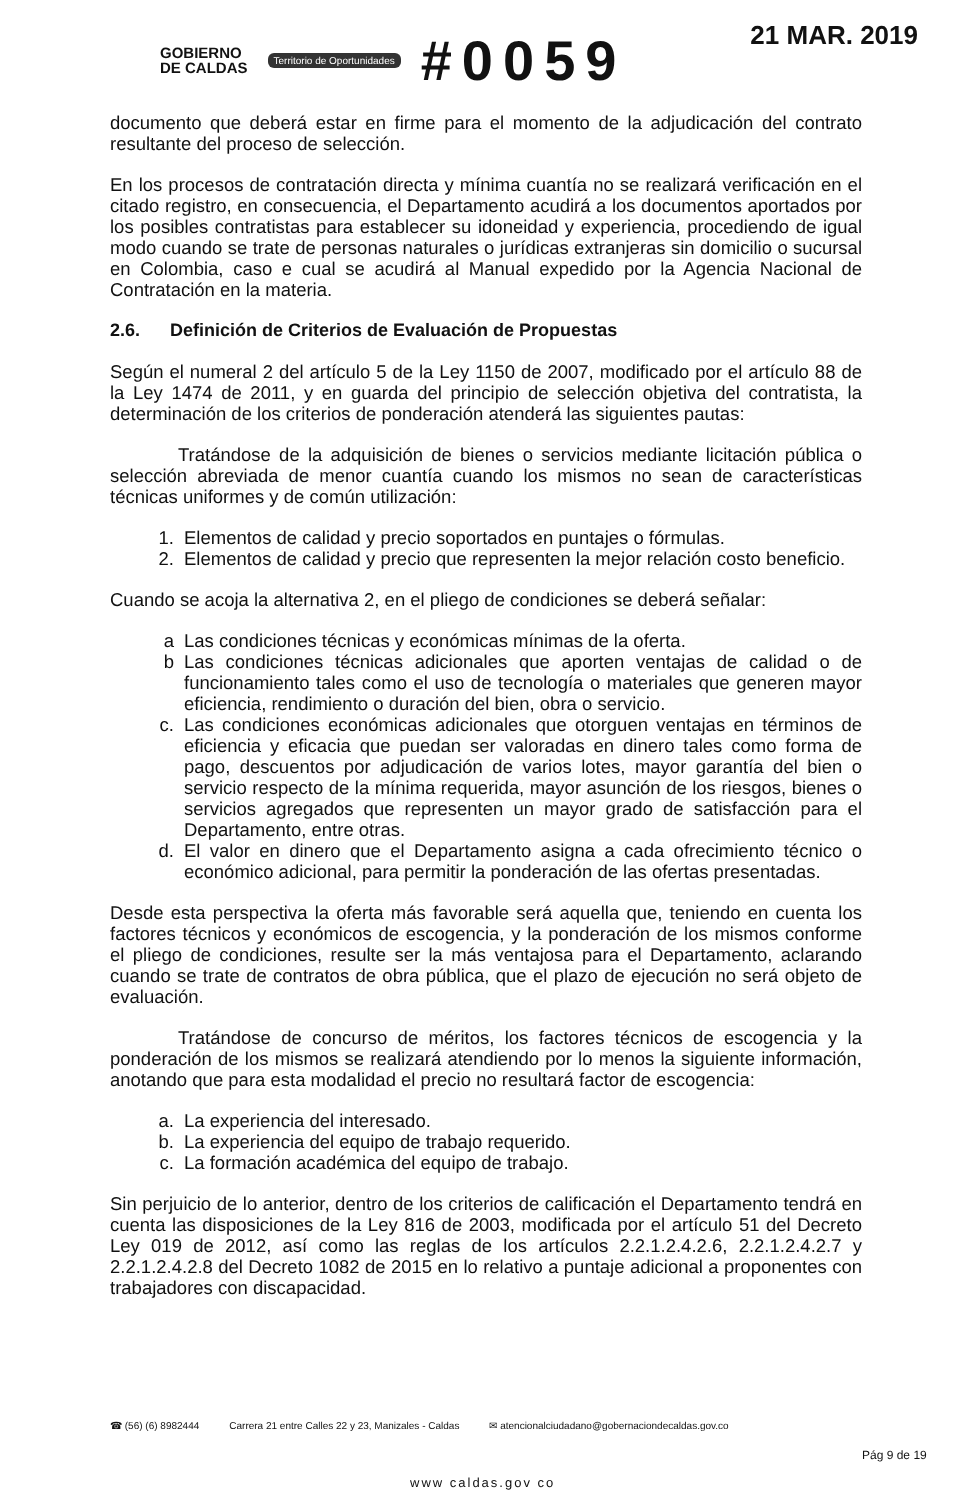GOBIERNO
DE CALDAS
Territorio de Oportunidades
#0059
21 MAR. 2019
documento que deberá estar en firme para el momento de la adjudicación del contrato resultante del proceso de selección.
En los procesos de contratación directa y mínima cuantía no se realizará verificación en el citado registro, en consecuencia, el Departamento acudirá a los documentos aportados por los posibles contratistas para establecer su idoneidad y experiencia, procediendo de igual modo cuando se trate de personas naturales o jurídicas extranjeras sin domicilio o sucursal en Colombia, caso e cual se acudirá al Manual expedido por la Agencia Nacional de Contratación en la materia.
2.6. Definición de Criterios de Evaluación de Propuestas
Según el numeral 2 del artículo 5 de la Ley 1150 de 2007, modificado por el artículo 88 de la Ley 1474 de 2011, y en guarda del principio de selección objetiva del contratista, la determinación de los criterios de ponderación atenderá las siguientes pautas:
Tratándose de la adquisición de bienes o servicios mediante licitación pública o selección abreviada de menor cuantía cuando los mismos no sean de características técnicas uniformes y de común utilización:
1. Elementos de calidad y precio soportados en puntajes o fórmulas.
2. Elementos de calidad y precio que representen la mejor relación costo beneficio.
Cuando se acoja la alternativa 2, en el pliego de condiciones se deberá señalar:
a Las condiciones técnicas y económicas mínimas de la oferta.
b Las condiciones técnicas adicionales que aporten ventajas de calidad o de funcionamiento tales como el uso de tecnología o materiales que generen mayor eficiencia, rendimiento o duración del bien, obra o servicio.
c. Las condiciones económicas adicionales que otorguen ventajas en términos de eficiencia y eficacia que puedan ser valoradas en dinero tales como forma de pago, descuentos por adjudicación de varios lotes, mayor garantía del bien o servicio respecto de la mínima requerida, mayor asunción de los riesgos, bienes o servicios agregados que representen un mayor grado de satisfacción para el Departamento, entre otras.
d. El valor en dinero que el Departamento asigna a cada ofrecimiento técnico o económico adicional, para permitir la ponderación de las ofertas presentadas.
Desde esta perspectiva la oferta más favorable será aquella que, teniendo en cuenta los factores técnicos y económicos de escogencia, y la ponderación de los mismos conforme el pliego de condiciones, resulte ser la más ventajosa para el Departamento, aclarando cuando se trate de contratos de obra pública, que el plazo de ejecución no será objeto de evaluación.
Tratándose de concurso de méritos, los factores técnicos de escogencia y la ponderación de los mismos se realizará atendiendo por lo menos la siguiente información, anotando que para esta modalidad el precio no resultará factor de escogencia:
a. La experiencia del interesado.
b. La experiencia del equipo de trabajo requerido.
c. La formación académica del equipo de trabajo.
Sin perjuicio de lo anterior, dentro de los criterios de calificación el Departamento tendrá en cuenta las disposiciones de la Ley 816 de 2003, modificada por el artículo 51 del Decreto Ley 019 de 2012, así como las reglas de los artículos 2.2.1.2.4.2.6, 2.2.1.2.4.2.7 y 2.2.1.2.4.2.8 del Decreto 1082 de 2015 en lo relativo a puntaje adicional a proponentes con trabajadores con discapacidad.
☎ (56) (6) 8982444 Carrera 21 entre Calles 22 y 23, Manizales - Caldas ✉ atencionalciudadano@gobernaciondecaldas.gov.co
www caldas.gov co
Pág 9 de 19